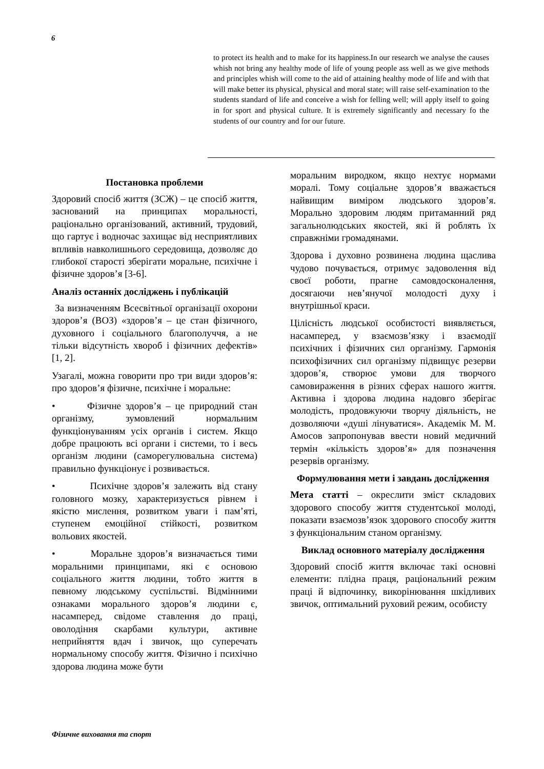6
to protect its health and to make for its happiness.In our research we analyse the causes whish not bring any healthy mode of life of young people ass well as we give methods and principles whish will come to the aid of attaining healthy mode of life and with that will make better its physical, physical and moral state; will raise self-examination to the students standard of life and conceive a wish for felling well; will apply itself to going in for sport and physical culture. It is extremely significantly and necessary fo the students of our country and for our future.
Постановка проблеми
Здоровий спосіб життя (ЗСЖ) – це спосіб життя, заснований на принципах моральності, раціонально організований, активний, трудовий, що гартує і водночас захищає від несприятливих впливів навколишнього середовища, дозволяє до глибокої старості зберігати моральне, психічне і фізичне здоров’я [3-6].
Аналіз останніх досліджень і публікацій
За визначенням Всесвітньої організації охорони здоров’я (ВОЗ) «здоров’я – це стан фізичного, духовного і соціального благополуччя, а не тільки відсутність хвороб і фізичних дефектів» [1, 2].
Узагалі, можна говорити про три види здоров’я: про здоров’я фізичне, психічне і моральне:
• Фізичне здоров’я – це природний стан організму, зумовлений нормальним функціонуванням усіх органів і систем. Якщо добре працюють всі органи і системи, то і весь організм людини (саморегулювальна система) правильно функціонує і розвивається.
• Психічне здоров’я залежить від стану головного мозку, характеризується рівнем і якістю мислення, розвитком уваги і пам’яті, ступенем емоційної стійкості, розвитком вольових якостей.
• Моральне здоров’я визначається тими моральними принципами, які є основою соціального життя людини, тобто життя в певному людському суспільстві. Відмінними ознаками морального здоров’я людини є, насамперед, свідоме ставлення до праці, оволодіння скарбами культури, активне неприйняття вдач і звичок, що суперечать нормальному способу життя. Фізично і психічно здорова людина може бути
моральним виродком, якщо нехтує нормами моралі. Тому соціальне здоров’я вважається найвищим виміром людського здоров’я. Морально здоровим людям притаманний ряд загальнолюдських якостей, які й роблять їх справжніми громадянами.
Здорова і духовно розвинена людина щаслива чудово почувається, отримує задоволення від своєї роботи, прагне самовдосконалення, досягаючи нев’янучої молодості духу і внутрішньої краси.
Цілісність людської особистості виявляється, насамперед, у взаємозв’язку і взаємодії психічних і фізичних сил організму. Гармонія психофізичних сил організму підвищує резерви здоров’я, створює умови для творчого самовираження в різних сферах нашого життя. Активна і здорова людина надовго зберігає молодість, продовжуючи творчу діяльність, не дозволяючи «душі лінуватися». Академік М. М. Амосов запропонував ввести новий медичний термін «кількість здоров’я» для позначення резервів організму.
Формулювання мети і завдань дослідження
Мета статті – окреслити зміст складових здорового способу життя студентської молоді, показати взаємозв’язок здорового способу життя з функціональним станом організму.
Виклад основного матеріалу дослідження
Здоровий спосіб життя включає такі основні елементи: плідна праця, раціональний режим праці й відпочинку, викорінювання шкідливих звичок, оптимальний руховий режим, особисту
Фізичне виховання та спорт